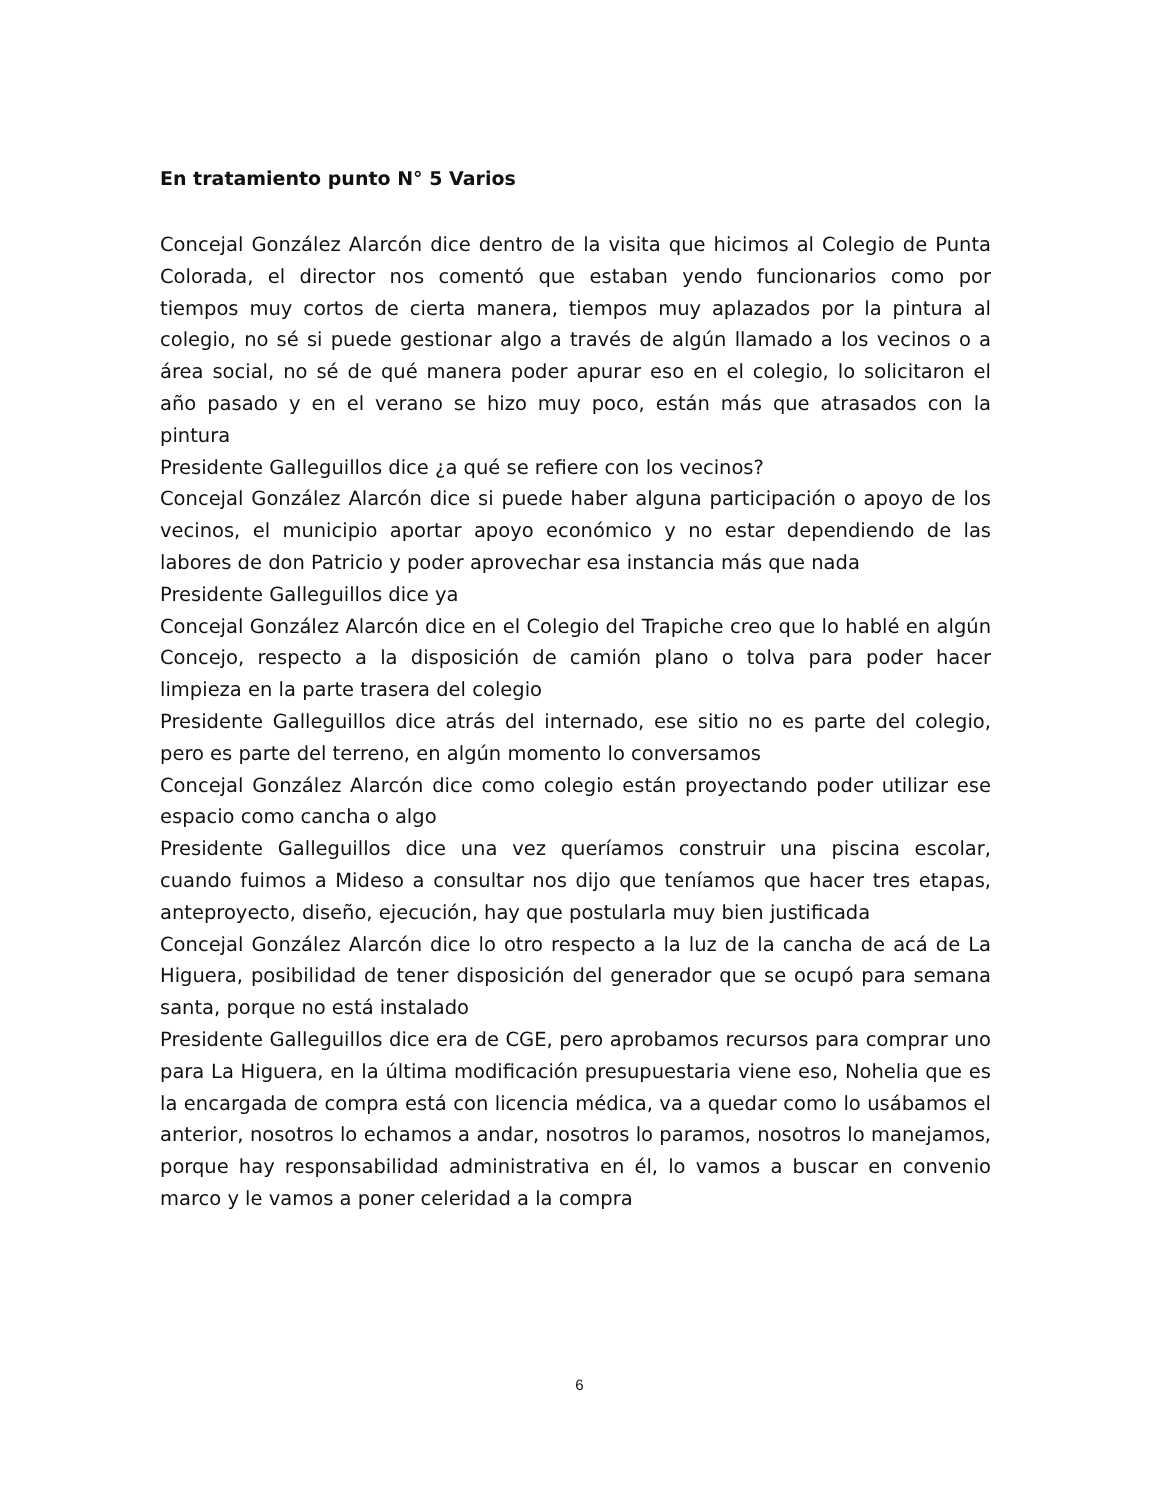En tratamiento punto N° 5 Varios
Concejal González Alarcón dice dentro de la visita que hicimos al Colegio de Punta Colorada, el director nos comentó que estaban yendo funcionarios como por tiempos muy cortos de cierta manera, tiempos muy aplazados por la pintura al colegio, no sé si puede gestionar algo a través de algún llamado a los vecinos o a área social, no sé de qué manera poder apurar eso en el colegio, lo solicitaron el año pasado y en el verano se hizo muy poco, están más que atrasados con la pintura
Presidente Galleguillos dice ¿a qué se refiere con los vecinos?
Concejal González Alarcón dice si puede haber alguna participación o apoyo de los vecinos, el municipio aportar apoyo económico y no estar dependiendo de las labores de don Patricio y poder aprovechar esa instancia más que nada
Presidente Galleguillos dice ya
Concejal González Alarcón dice en el Colegio del Trapiche creo que lo hablé en algún Concejo, respecto a la disposición de camión plano o tolva para poder hacer limpieza en la parte trasera del colegio
Presidente Galleguillos dice atrás del internado, ese sitio no es parte del colegio, pero es parte del terreno, en algún momento lo conversamos
Concejal González Alarcón dice como colegio están proyectando poder utilizar ese espacio como cancha o algo
Presidente Galleguillos dice una vez queríamos construir una piscina escolar, cuando fuimos a Mideso a consultar nos dijo que teníamos que hacer tres etapas, anteproyecto, diseño, ejecución, hay que postularla muy bien justificada
Concejal González Alarcón dice lo otro respecto a la luz de la cancha de acá de La Higuera, posibilidad de tener disposición del generador que se ocupó para semana santa, porque no está instalado
Presidente Galleguillos dice era de CGE, pero aprobamos recursos para comprar uno para La Higuera, en la última modificación presupuestaria viene eso, Nohelia que es la encargada de compra está con licencia médica, va a quedar como lo usábamos el anterior, nosotros lo echamos a andar, nosotros lo paramos, nosotros lo manejamos, porque hay responsabilidad administrativa en él, lo vamos a buscar en convenio marco y le vamos a poner celeridad a la compra
6